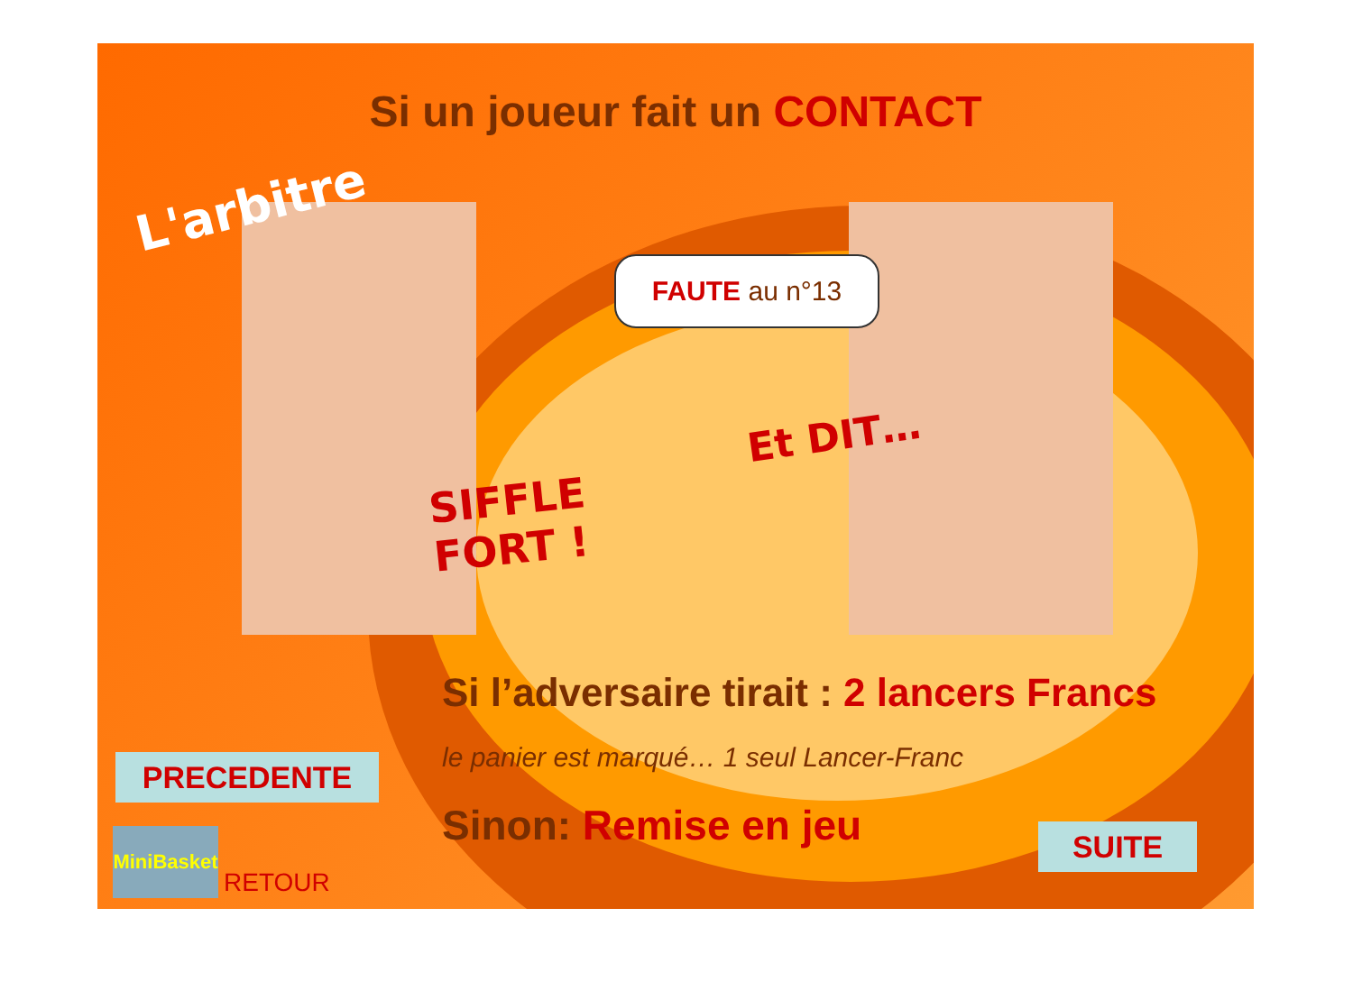Si un joueur fait un CONTACT
L'arbitre
FAUTE au n°13
Et DIT…
SIFFLE
FORT !
Si l’adversaire tirait : 2 lancers Francs
le panier est marqué… 1 seul Lancer-Franc
Sinon: Remise en jeu
PRECEDENTE
SUITE
MiniBasket
RETOUR